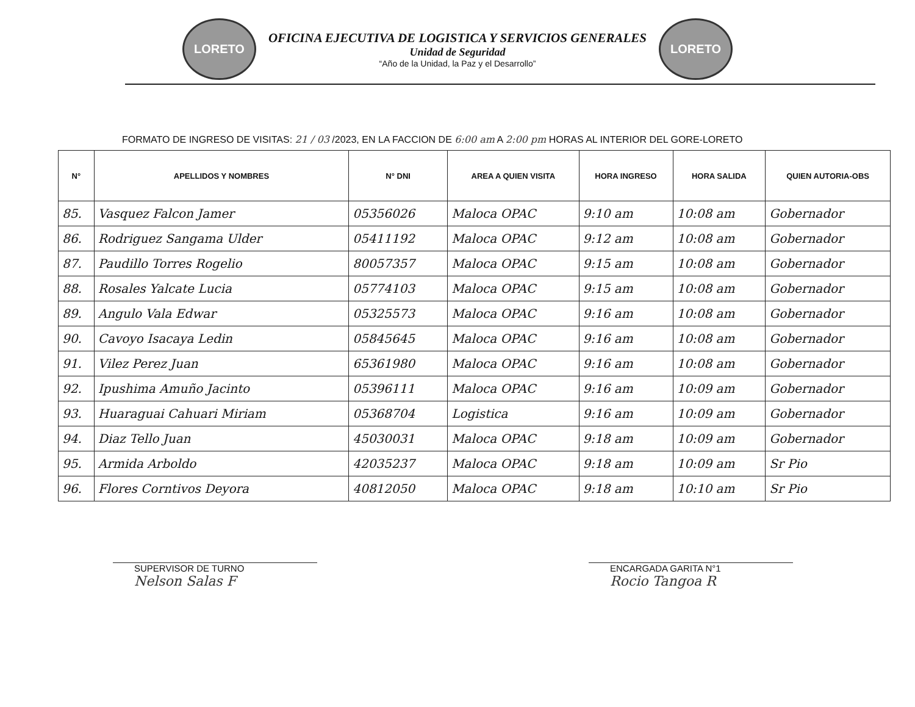LORETO
OFICINA EJECUTIVA DE LOGISTICA Y SERVICIOS GENERALES
Unidad de Seguridad
“Año de la Unidad, la Paz y el Desarrollo”
LORETO
FORMATO DE INGRESO DE VISITAS: 21 / 03 /2023, EN LA FACCION DE 6:00 am A 2:00 pm HORAS AL INTERIOR DEL GORE-LORETO
| N° | APELLIDOS Y NOMBRES | N° DNI | AREA A QUIEN VISITA | HORA INGRESO | HORA SALIDA | QUIEN AUTORIA-OBS |
| --- | --- | --- | --- | --- | --- | --- |
| 85. | Vasquez Falcon Jamer | 05356026 | Maloca OPAC | 9:10 am | 10:08 am | Gobernador |
| 86. | Rodriguez Sangama Ulder | 05411192 | Maloca OPAC | 9:12 am | 10:08 am | Gobernador |
| 87. | Paudillo Torres Rogelio | 80057357 | Maloca OPAC | 9:15 am | 10:08 am | Gobernador |
| 88. | Rosales Yalcate Lucia | 05774103 | Maloca OPAC | 9:15 am | 10:08 am | Gobernador |
| 89. | Angulo Vala Edwar | 05325573 | Maloca OPAC | 9:16 am | 10:08 am | Gobernador |
| 90. | Cavoyo Isacaya Ledin | 05845645 | Maloca OPAC | 9:16 am | 10:08 am | Gobernador |
| 91. | Vilez Perez Juan | 65361980 | Maloca OPAC | 9:16 am | 10:08 am | Gobernador |
| 92. | Ipushima Amuño Jacinto | 05396111 | Maloca OPAC | 9:16 am | 10:09 am | Gobernador |
| 93. | Huaraguai Cahuari Miriam | 05368704 | Logistica | 9:16 am | 10:09 am | Gobernador |
| 94. | Diaz Tello Juan | 45030031 | Maloca OPAC | 9:18 am | 10:09 am | Gobernador |
| 95. | Armida Arboldo | 42035237 | Maloca OPAC | 9:18 am | 10:09 am | Sr Pio |
| 96. | Flores Corntivos Deyora | 40812050 | Maloca OPAC | 9:18 am | 10:10 am | Sr Pio |
SUPERVISOR DE TURNO
Nelson Salas F
ENCARGADA GARITA N°1
Rocio Tangoa R